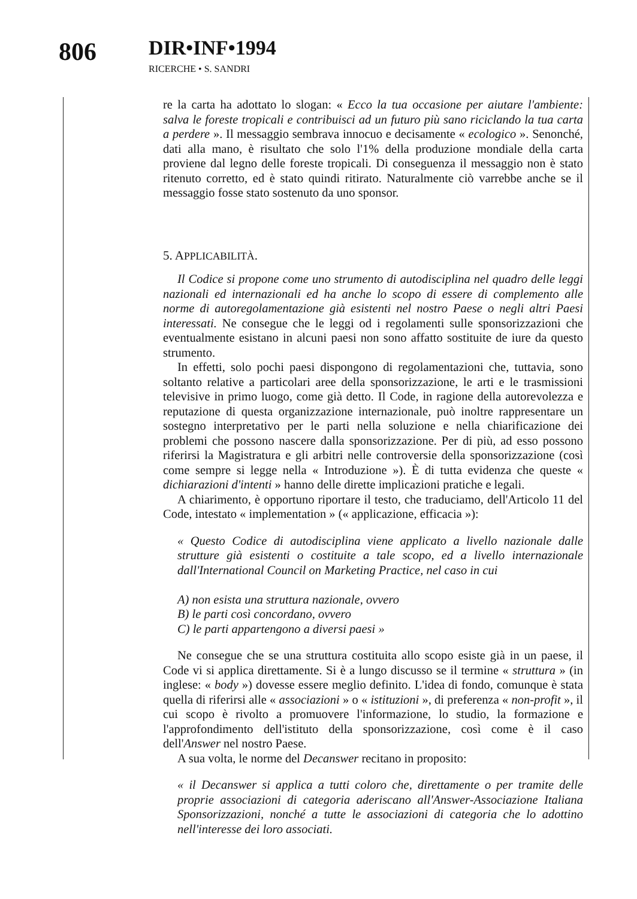806
DIR•INF•1994
RICERCHE • S. SANDRI
re la carta ha adottato lo slogan: « Ecco la tua occasione per aiutare l'ambiente: salva le foreste tropicali e contribuisci ad un futuro più sano riciclando la tua carta a perdere ». Il messaggio sembrava innocuo e decisamente « ecologico ». Senonché, dati alla mano, è risultato che solo l'1% della produzione mondiale della carta proviene dal legno delle foreste tropicali. Di conseguenza il messaggio non è stato ritenuto corretto, ed è stato quindi ritirato. Naturalmente ciò varrebbe anche se il messaggio fosse stato sostenuto da uno sponsor.
5. APPLICABILITÀ.
Il Codice si propone come uno strumento di autodisciplina nel quadro delle leggi nazionali ed internazionali ed ha anche lo scopo di essere di complemento alle norme di autoregolamentazione già esistenti nel nostro Paese o negli altri Paesi interessati. Ne consegue che le leggi od i regolamenti sulle sponsorizzazioni che eventualmente esistano in alcuni paesi non sono affatto sostituite de iure da questo strumento.
In effetti, solo pochi paesi dispongono di regolamentazioni che, tuttavia, sono soltanto relative a particolari aree della sponsorizzazione, le arti e le trasmissioni televisive in primo luogo, come già detto. Il Code, in ragione della autorevolezza e reputazione di questa organizzazione internazionale, può inoltre rappresentare un sostegno interpretativo per le parti nella soluzione e nella chiarificazione dei problemi che possono nascere dalla sponsorizzazione. Per di più, ad esso possono riferirsi la Magistratura e gli arbitri nelle controversie della sponsorizzazione (così come sempre si legge nella « Introduzione »). È di tutta evidenza che queste « dichiarazioni d'intenti » hanno delle dirette implicazioni pratiche e legali.
A chiarimento, è opportuno riportare il testo, che traduciamo, dell'Articolo 11 del Code, intestato « implementation » (« applicazione, efficacia »):
« Questo Codice di autodisciplina viene applicato a livello nazionale dalle strutture già esistenti o costituite a tale scopo, ed a livello internazionale dall'International Council on Marketing Practice, nel caso in cui
A) non esista una struttura nazionale, ovvero
B) le parti così concordano, ovvero
C) le parti appartengono a diversi paesi »
Ne consegue che se una struttura costituita allo scopo esiste già in un paese, il Code vi si applica direttamente. Si è a lungo discusso se il termine « struttura » (in inglese: « body ») dovesse essere meglio definito. L'idea di fondo, comunque è stata quella di riferirsi alle « associazioni » o « istituzioni », di preferenza « non-profit », il cui scopo è rivolto a promuovere l'informazione, lo studio, la formazione e l'approfondimento dell'istituto della sponsorizzazione, così come è il caso dell'Answer nel nostro Paese.
A sua volta, le norme del Decanswer recitano in proposito:
« il Decanswer si applica a tutti coloro che, direttamente o per tramite delle proprie associazioni di categoria aderiscano all'Answer-Associazione Italiana Sponsorizzazioni, nonché a tutte le associazioni di categoria che lo adottino nell'interesse dei loro associati.